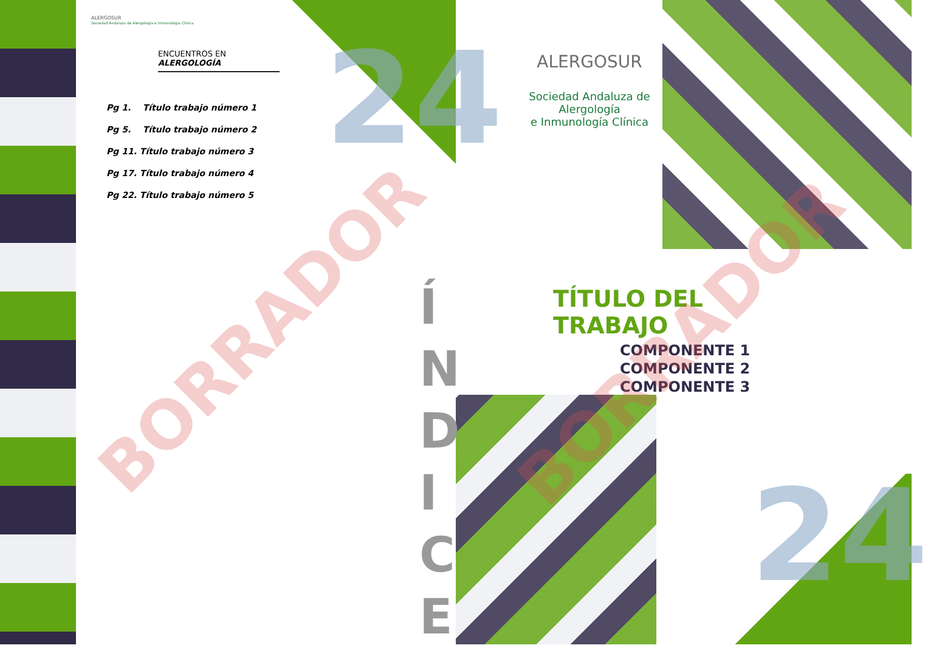ALERGOSUR
Sociedad Andaluza de Alergología e Inmunología Clínica
ENCUENTROS EN ALERGOLOGÍA
Pg 1. Título trabajo número 1
Pg 5. Título trabajo número 2
Pg 11. Título trabajo número 3
Pg 17. Título trabajo número 4
Pg 22. Título trabajo número 5
24
ALERGOSUR
Sociedad Andaluza de Alergología
e Inmunología Clínica
Í N D I C E
TÍTULO DEL TRABAJO
COMPONENTE 1
COMPONENTE 2
COMPONENTE 3
24
BORRADOR BORRADOR